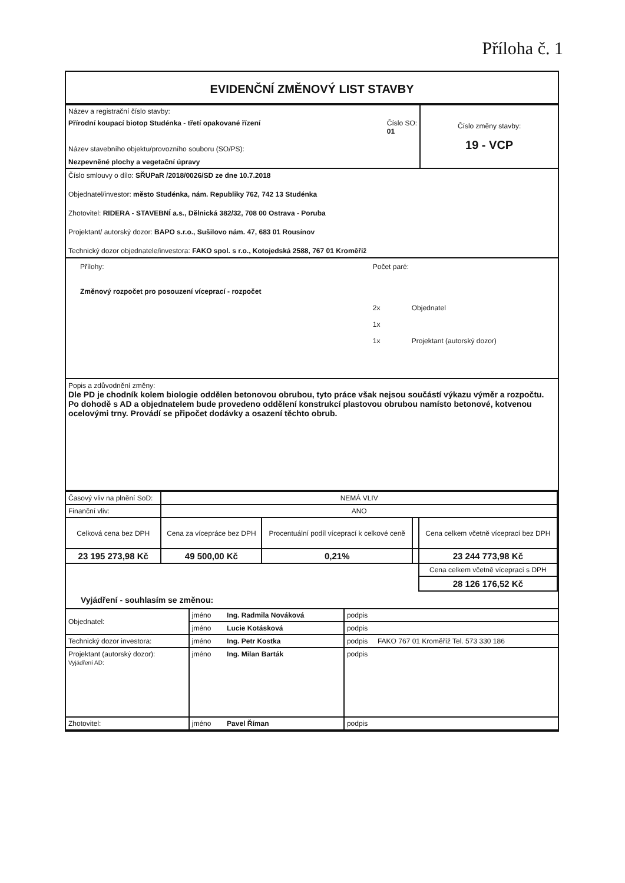Příloha č. 1
EVIDENČNÍ ZMĚNOVÝ LIST STAVBY
| Název a registrační číslo stavby: Přírodní koupací biotop Studénka - třetí opakované řízení Číslo SO: 01 Název stavebního objektu/provozního souboru (SO/PS): Nezpevněné plochy a vegetační úpravy | Číslo změny stavby: 19 - VCP |
Číslo smlouvy o dílo: SŘUPaR /2018/0026/SD ze dne 10.7.2018
Objednatel/investor: město Studénka, nám. Republiky 762, 742 13 Studénka
Zhotovitel: RIDERA - STAVEBNÍ a.s., Dělnická 382/32, 708 00 Ostrava - Poruba
Projektant/ autorský dozor: BAPO s.r.o., Sušilovo nám. 47, 683 01 Rousínov
Technický dozor objednatele/investora: FAKO spol. s r.o., Kotojedská 2588, 767 01 Kroměříž
| Přílohy: Změnový rozpočet pro posouzení víceprací - rozpočet | Počet paré: 2x Objednatel 1x 1x Projektant (autorský dozor) |
Popis a zdůvodnění změny:
Dle PD je chodník kolem biologie oddělen betonovou obrubou, tyto práce však nejsou součástí výkazu výměr a rozpočtu. Po dohodě s AD a objednatelem bude provedeno oddělení konstrukcí plastovou obrubou namísto betonové, kotvenou ocelovými trny. Provádí se připočet dodávky a osazení těchto obrub.
| Časový vliv na plnění SoD: | NEMÁ VLIV | | | |
| Finanční vliv: | ANO | | | |
| Celková cena bez DPH | Cena za vícepráce bez DPH | Procentuální podíl víceprací k celkové ceně | | Cena celkem včetně víceprací bez DPH |
| 23 195 273,98 Kč | 49 500,00 Kč | 0,21% | | 23 244 773,98 Kč |
| | | | | Cena celkem včetně víceprací s DPH |
| | | | | 28 126 176,52 Kč |
Vyjádření - souhlasím se změnou:
| Objednatel: | jméno Ing. Radmila Nováková | podpis |
| | jméno Lucie Kotásková | podpis |
| Technický dozor investora: | jméno Ing. Petr Kostka | podpis FAKO 767 01 Kroměříž Tel. 573 330 186 |
| Projektant (autorský dozor): Vyjádření AD: | jméno Ing. Milan Barták | podpis |
| Zhotovitel: | jméno Pavel Říman | podpis |